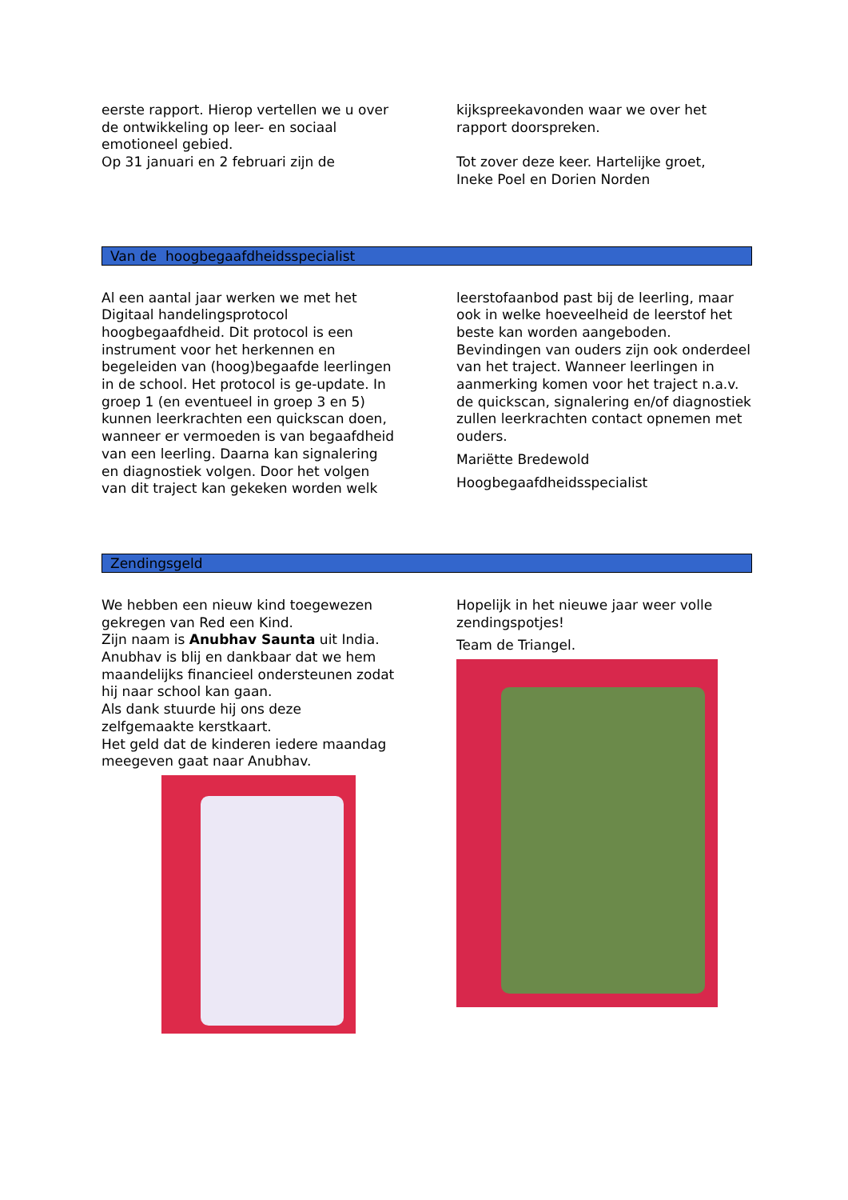eerste rapport. Hierop vertellen we u over de ontwikkeling op leer- en sociaal emotioneel gebied.
Op 31 januari en 2 februari zijn de
kijkspreekavonden waar we over het rapport doorspreken.
Tot zover deze keer. Hartelijke groet,
Ineke Poel en Dorien Norden
Van de hoogbegaafdheidsspecialist
Al een aantal jaar werken we met het Digitaal handelingsprotocol hoogbegaafdheid. Dit protocol is een instrument voor het herkennen en begeleiden van (hoog)begaafde leerlingen in de school. Het protocol is ge-update. In groep 1 (en eventueel in groep 3 en 5) kunnen leerkrachten een quickscan doen, wanneer er vermoeden is van begaafdheid van een leerling. Daarna kan signalering en diagnostiek volgen. Door het volgen van dit traject kan gekeken worden welk
leerstofaanbod past bij de leerling, maar ook in welke hoeveelheid de leerstof het beste kan worden aangeboden. Bevindingen van ouders zijn ook onderdeel van het traject. Wanneer leerlingen in aanmerking komen voor het traject n.a.v. de quickscan, signalering en/of diagnostiek zullen leerkrachten contact opnemen met ouders.
Mariëtte Bredewold
Hoogbegaafdheidsspecialist
Zendingsgeld
We hebben een nieuw kind toegewezen gekregen van Red een Kind.
Zijn naam is Anubhav Saunta uit India.
Anubhav is blij en dankbaar dat we hem maandelijks financieel ondersteunen zodat hij naar school kan gaan.
Als dank stuurde hij ons deze zelfgemaakte kerstkaart.
Het geld dat de kinderen iedere maandag meegeven gaat naar Anubhav.
Hopelijk in het nieuwe jaar weer volle zendingspotjes!
Team de Triangel.